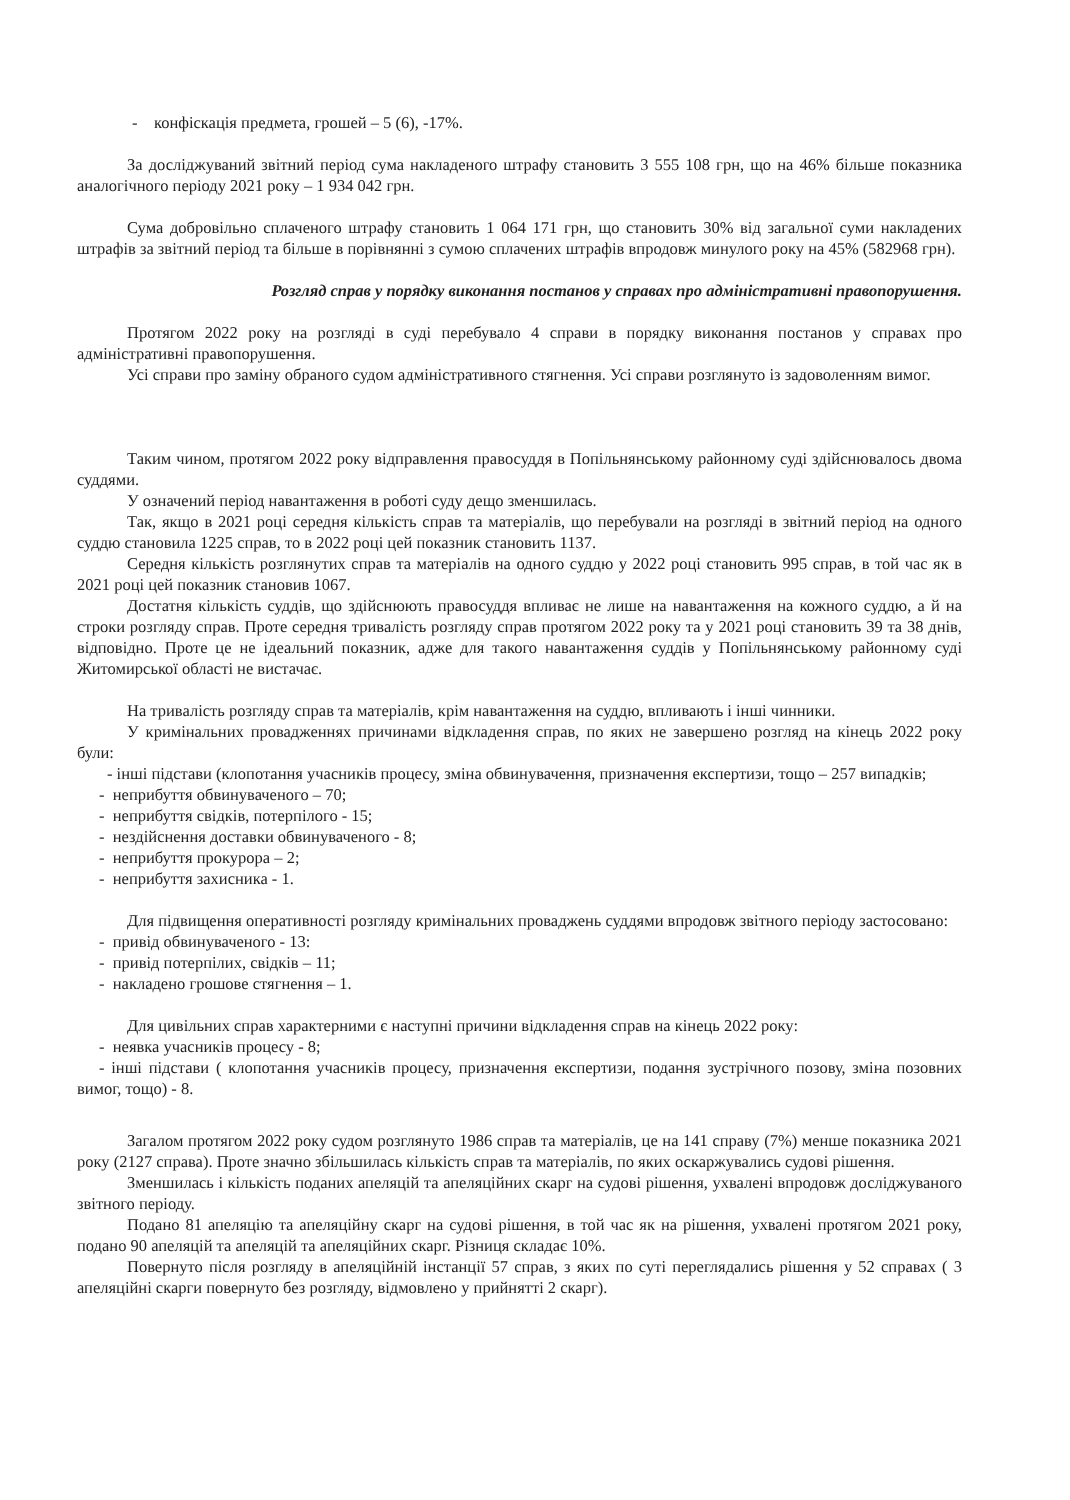- конфіскація предмета, грошей – 5 (6), -17%.
За досліджуваний звітний період сума накладеного штрафу становить 3 555 108 грн, що на 46% більше показника аналогічного періоду 2021 року – 1 934 042 грн.
Сума добровільно сплаченого штрафу становить 1 064 171 грн, що становить 30% від загальної суми накладених штрафів за звітний період та більше в порівнянні з сумою сплачених штрафів впродовж минулого року на 45% (582968 грн).
Розгляд справ у порядку виконання постанов у справах про адміністративні правопорушення.
Протягом 2022 року на розгляді в суді перебувало 4 справи в порядку виконання постанов у справах про адміністративні правопорушення.
Усі справи про заміну обраного судом адміністративного стягнення. Усі справи розглянуто із задоволенням вимог.
Таким чином, протягом 2022 року відправлення правосуддя в Попільнянському районному суді здійснювалось двома суддями.
У означений період навантаження в роботі суду дещо зменшилась.
Так, якщо в 2021 році середня кількість справ та матеріалів, що перебували на розгляді в звітний період на одного суддю становила 1225 справ, то в 2022 році цей показник становить 1137.
Середня кількість розглянутих справ та матеріалів на одного суддю у 2022 році становить 995 справ, в той час як в 2021 році цей показник становив 1067.
Достатня кількість суддів, що здійснюють правосуддя впливає не лише на навантаження на кожного суддю, а й на строки розгляду справ. Проте середня тривалість розгляду справ протягом 2022 року та у 2021 році становить 39 та 38 днів, відповідно. Проте це не ідеальний показник, адже для такого навантаження суддів у Попільнянському районному суді Житомирської області не вистачає.
На тривалість розгляду справ та матеріалів, крім навантаження на суддю, впливають і інші чинники.
У кримінальних провадженнях причинами відкладення справ, по яких не завершено розгляд на кінець 2022 року були:
- інші підстави (клопотання учасників процесу, зміна обвинувачення, призначення експертизи, тощо – 257 випадків;
- неприбуття обвинуваченого – 70;
- неприбуття свідків, потерпілого - 15;
- нездійснення доставки обвинуваченого - 8;
- неприбуття прокурора – 2;
- неприбуття захисника - 1.
Для підвищення оперативності розгляду кримінальних проваджень суддями впродовж звітного періоду застосовано:
- привід обвинуваченого - 13:
- привід потерпілих, свідків – 11;
- накладено грошове стягнення – 1.
Для цивільних справ характерними є наступні причини відкладення справ на кінець 2022 року:
- неявка учасників процесу - 8;
- інші підстави ( клопотання учасників процесу, призначення експертизи, подання зустрічного позову, зміна позовних вимог, тощо) - 8.
Загалом протягом 2022 року судом розглянуто 1986 справ та матеріалів, це на 141 справу (7%) менше показника 2021 року (2127 справа). Проте значно збільшилась кількість справ та матеріалів, по яких оскаржувались судові рішення.
Зменшилась і кількість поданих апеляцій та апеляційних скарг на судові рішення, ухвалені впродовж досліджуваного звітного періоду.
Подано 81 апеляцію та апеляційну скарг на судові рішення, в той час як на рішення, ухвалені протягом 2021 року, подано 90 апеляцій та апеляцій та апеляційних скарг. Різниця складає 10%.
Повернуто після розгляду в апеляційній інстанції 57 справ, з яких по суті переглядались рішення у 52 справах ( 3 апеляційні скарги повернуто без розгляду, відмовлено у прийнятті 2 скарг).